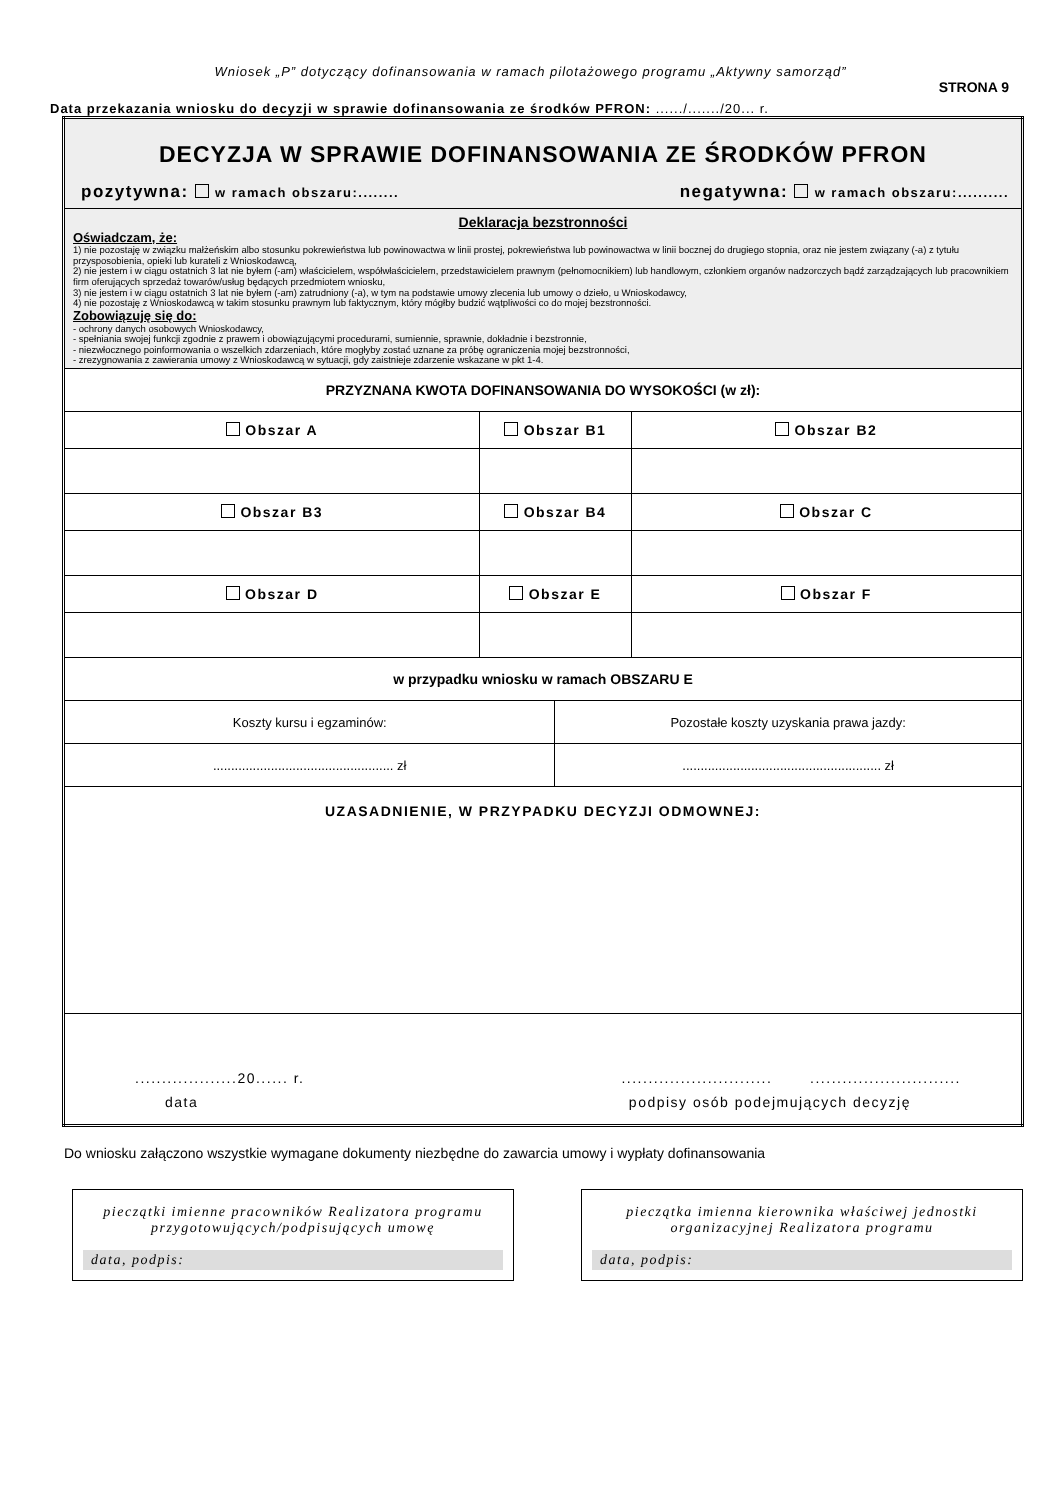Wniosek „P” dotyczący dofinansowania w ramach pilotażowego programu „Aktywny samorząd”
STRONA 9
Data przekazania wniosku do decyzji w sprawie dofinansowania ze środków PFRON: ....../......./20... r.
| DECYZJA W SPRAWIE DOFINANSOWANIA ZE ŚRODKÓW PFRON pozytywna: w ramach obszaru:........ negatywna: w ramach obszaru:.......... | | | |
| Deklaracja bezstronności Oświadczam, że: 1) nie pozostaję w związku małżeńskim albo stosunku pokrewieństwa lub powinowactwa w linii prostej, pokrewieństwa lub powinowactwa w linii bocznej do drugiego stopnia, oraz nie jestem związany (-a) z tytułu przysposobienia, opieki lub kurateli z Wnioskodawcą, 2) nie jestem i w ciągu ostatnich 3 lat nie byłem (-am) właścicielem, współwłaścicielem, przedstawicielem prawnym (pełnomocnikiem) lub handlowym, członkiem organów nadzorczych bądź zarządzających lub pracownikiem firm oferujących sprzedaż towarów/usług będących przedmiotem wniosku, 3) nie jestem i w ciągu ostatnich 3 lat nie byłem (-am) zatrudniony (-a), w tym na podstawie umowy zlecenia lub umowy o dzieło, u Wnioskodawcy, 4) nie pozostaję z Wnioskodawcą w takim stosunku prawnym lub faktycznym, który mógłby budzić wątpliwości co do mojej bezstronności. Zobowiązuję się do: - ochrony danych osobowych Wnioskodawcy, - spełniania swojej funkcji zgodnie z prawem i obowiązującymi procedurami, sumiennie, sprawnie, dokładnie i bezstronnie, - niezwłocznego poinformowania o wszelkich zdarzeniach, które mogłyby zostać uznane za próbę ograniczenia mojej bezstronności, - zrezygnowania z zawierania umowy z Wnioskodawcą w sytuacji, gdy zaistnieje zdarzenie wskazane w pkt 1-4. | | | |
| PRZYZNANA KWOTA DOFINANSOWANIA DO WYSOKOŚCI (w zł): | | | |
| Obszar A | Obszar B1 | | Obszar B2 |
| Obszar B3 | Obszar B4 | | Obszar C |
| Obszar D | Obszar E | | Obszar F |
| w przypadku wniosku w ramach OBSZARU E | | | |
| Koszty kursu i egzaminów: | | Pozostałe koszty uzyskania prawa jazdy: | |
| .................................................. zł | | ....................................................... zł | |
| UZASADNIENIE, W PRZYPADKU DECYZJI ODMOWNEJ: | | | |
| ...................20...... r. ............................ ............................ data podpisy osób podejmujących decyzję | | | |
Do wniosku załączono wszystkie wymagane dokumenty niezbędne do zawarcia umowy i wypłaty dofinansowania
pieczątki imienne pracowników Realizatora programu przygotowujących/podpisujących umowę
data, podpis:
pieczątka imienna kierownika właściwej jednostki organizacyjnej Realizatora programu
data, podpis: